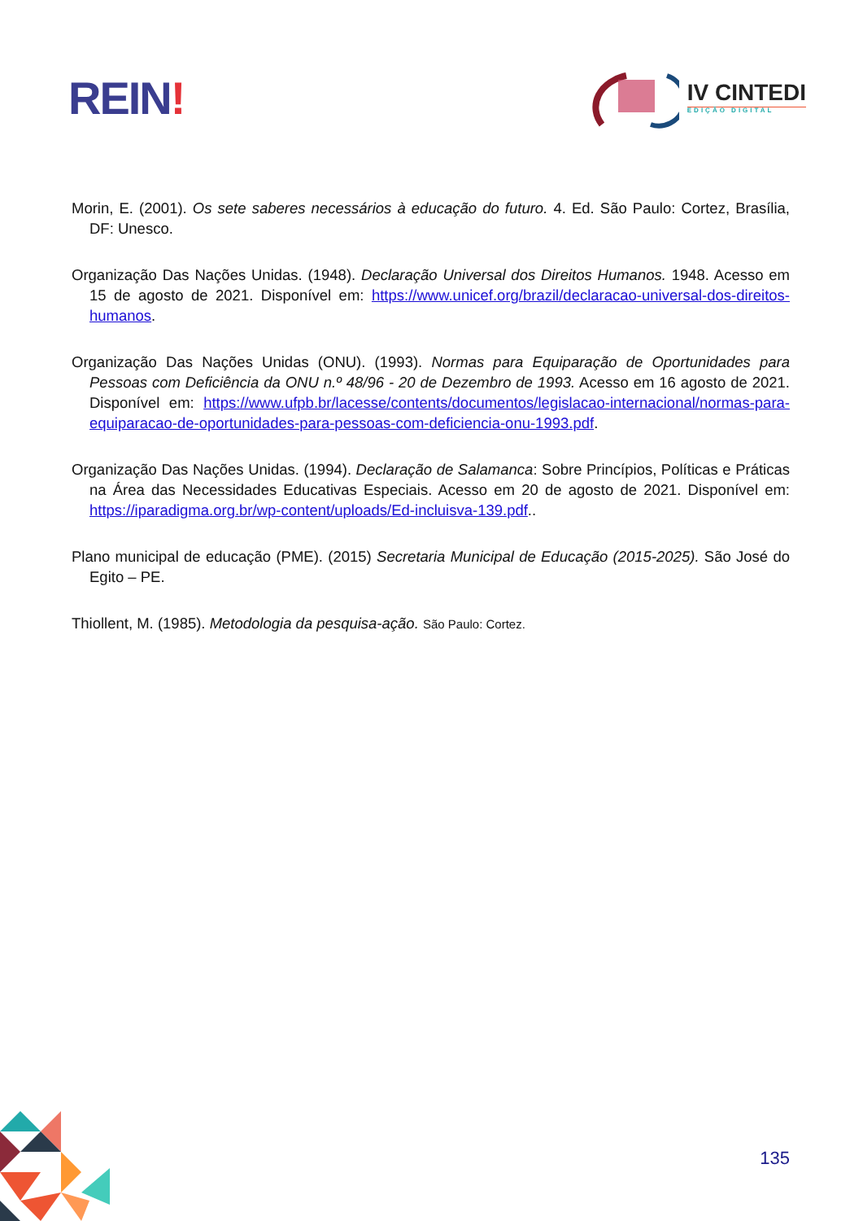REIN!
IV CINTEDI
EDIÇÃO DIGITAL
Morin, E. (2001). Os sete saberes necessários à educação do futuro. 4. Ed. São Paulo: Cortez, Brasília, DF: Unesco.
Organização Das Nações Unidas. (1948). Declaração Universal dos Direitos Humanos. 1948. Acesso em 15 de agosto de 2021. Disponível em: https://www.unicef.org/brazil/declaracao-universal-dos-direitos-humanos.
Organização Das Nações Unidas (ONU). (1993). Normas para Equiparação de Oportunidades para Pessoas com Deficiência da ONU n.º 48/96 - 20 de Dezembro de 1993. Acesso em 16 agosto de 2021. Disponível em: https://www.ufpb.br/lacesse/contents/documentos/legislacao-internacional/normas-para-equiparacao-de-oportunidades-para-pessoas-com-deficiencia-onu-1993.pdf.
Organização Das Nações Unidas. (1994). Declaração de Salamanca: Sobre Princípios, Políticas e Práticas na Área das Necessidades Educativas Especiais. Acesso em 20 de agosto de 2021. Disponível em: https://iparadigma.org.br/wp-content/uploads/Ed-incluisva-139.pdf..
Plano municipal de educação (PME). (2015) Secretaria Municipal de Educação (2015-2025). São José do Egito – PE.
Thiollent, M. (1985). Metodologia da pesquisa-ação. São Paulo: Cortez.
135